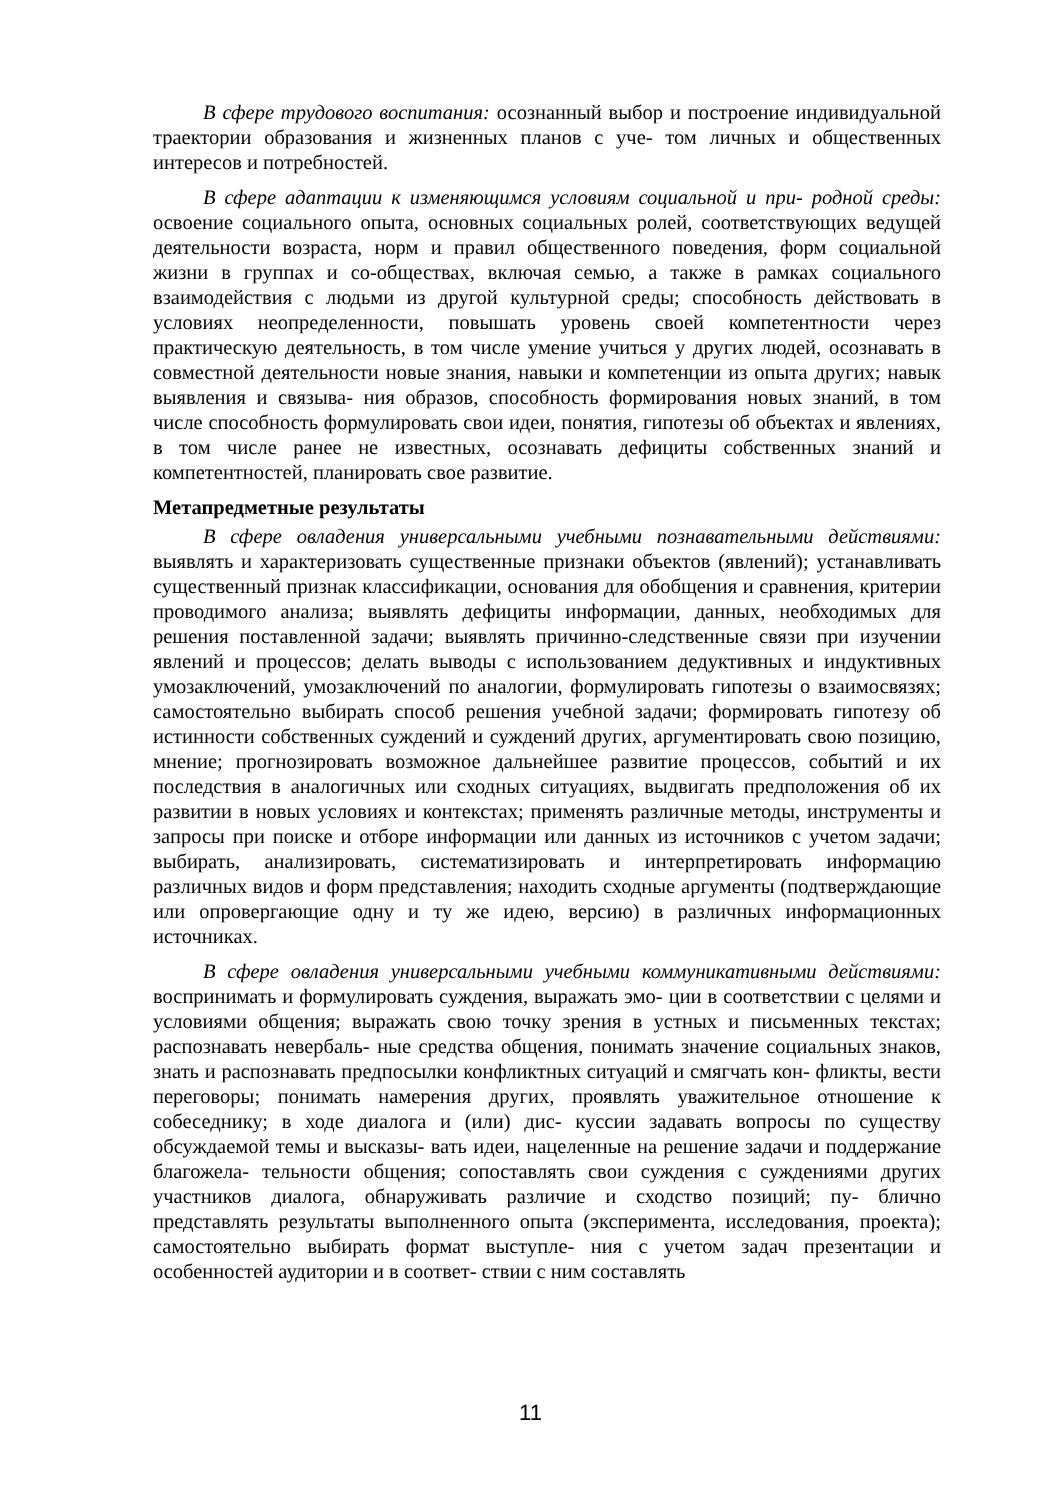В сфере трудового воспитания: осознанный выбор и построение индивидуальной траектории образования и жизненных планов с уче- том личных и общественных интересов и потребностей.
В сфере адаптации к изменяющимся условиям социальной и при- родной среды: освоение социального опыта, основных социальных ролей, соответствующих ведущей деятельности возраста, норм и правил общественного поведения, форм социальной жизни в группах и со-обществах, включая семью, а также в рамках социального взаимодействия с людьми из другой культурной среды; способность действовать в условиях неопределенности, повышать уровень своей компетентности через практическую деятельность, в том числе умение учиться у других людей, осознавать в совместной деятельности новые знания, навыки и компетенции из опыта других; навык выявления и связыва- ния образов, способность формирования новых знаний, в том числе способность формулировать свои идеи, понятия, гипотезы об объектах и явлениях, в том числе ранее не известных, осознавать дефициты собственных знаний и компетентностей, планировать свое развитие.
Метапредметные результаты
В сфере овладения универсальными учебными познавательными действиями: выявлять и характеризовать существенные признаки объектов (явлений); устанавливать существенный признак классификации, основания для обобщения и сравнения, критерии проводимого анализа; выявлять дефициты информации, данных, необходимых для решения поставленной задачи; выявлять причинно-следственные связи при изучении явлений и процессов; делать выводы с использованием дедуктивных и индуктивных умозаключений, умозаключений по аналогии, формулировать гипотезы о взаимосвязях; самостоятельно выбирать способ решения учебной задачи; формировать гипотезу об истинности собственных суждений и суждений других, аргументировать свою позицию, мнение; прогнозировать возможное дальнейшее развитие процессов, событий и их последствия в аналогичных или сходных ситуациях, выдвигать предположения об их развитии в новых условиях и контекстах; применять различные методы, инструменты и запросы при поиске и отборе информации или данных из источников с учетом задачи; выбирать, анализировать, систематизировать и интерпретировать информацию различных видов и форм представления; находить сходные аргументы (подтверждающие или опровергающие одну и ту же идею, версию) в различных информационных источниках.
В сфере овладения универсальными учебными коммуникативными действиями: воспринимать и формулировать суждения, выражать эмо- ции в соответствии с целями и условиями общения; выражать свою точку зрения в устных и письменных текстах; распознавать невербаль- ные средства общения, понимать значение социальных знаков, знать и распознавать предпосылки конфликтных ситуаций и смягчать кон- фликты, вести переговоры; понимать намерения других, проявлять уважительное отношение к собеседнику; в ходе диалога и (или) дис- куссии задавать вопросы по существу обсуждаемой темы и высказы- вать идеи, нацеленные на решение задачи и поддержание благожела- тельности общения; сопоставлять свои суждения с суждениями других участников диалога, обнаруживать различие и сходство позиций; пу- блично представлять результаты выполненного опыта (эксперимента, исследования, проекта); самостоятельно выбирать формат выступле- ния с учетом задач презентации и особенностей аудитории и в соответ- ствии с ним составлять
11